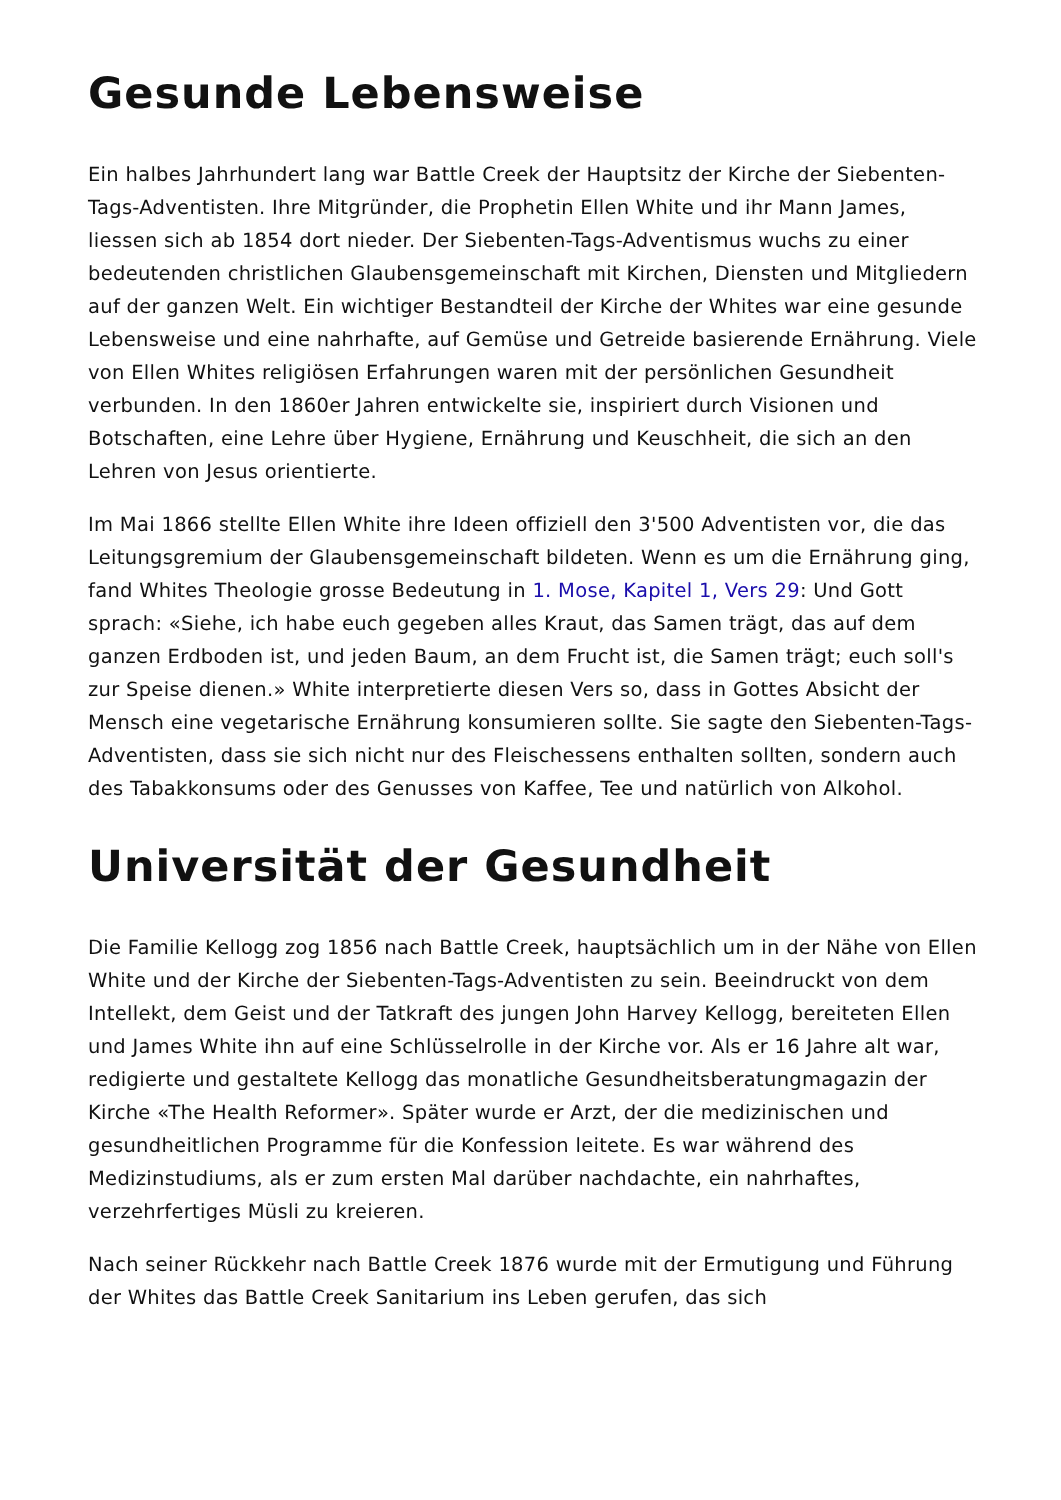Gesunde Lebensweise
Ein halbes Jahrhundert lang war Battle Creek der Hauptsitz der Kirche der Siebenten-Tags-Adventisten. Ihre Mitgründer, die Prophetin Ellen White und ihr Mann James, liessen sich ab 1854 dort nieder. Der Siebenten-Tags-Adventismus wuchs zu einer bedeutenden christlichen Glaubensgemeinschaft mit Kirchen, Diensten und Mitgliedern auf der ganzen Welt. Ein wichtiger Bestandteil der Kirche der Whites war eine gesunde Lebensweise und eine nahrhafte, auf Gemüse und Getreide basierende Ernährung. Viele von Ellen Whites religiösen Erfahrungen waren mit der persönlichen Gesundheit verbunden. In den 1860er Jahren entwickelte sie, inspiriert durch Visionen und Botschaften, eine Lehre über Hygiene, Ernährung und Keuschheit, die sich an den Lehren von Jesus orientierte.
Im Mai 1866 stellte Ellen White ihre Ideen offiziell den 3'500 Adventisten vor, die das Leitungsgremium der Glaubensgemeinschaft bildeten. Wenn es um die Ernährung ging, fand Whites Theologie grosse Bedeutung in 1. Mose, Kapitel 1, Vers 29: Und Gott sprach: «Siehe, ich habe euch gegeben alles Kraut, das Samen trägt, das auf dem ganzen Erdboden ist, und jeden Baum, an dem Frucht ist, die Samen trägt; euch soll's zur Speise dienen.» White interpretierte diesen Vers so, dass in Gottes Absicht der Mensch eine vegetarische Ernährung konsumieren sollte. Sie sagte den Siebenten-Tags-Adventisten, dass sie sich nicht nur des Fleischessens enthalten sollten, sondern auch des Tabakkonsums oder des Genusses von Kaffee, Tee und natürlich von Alkohol.
Universität der Gesundheit
Die Familie Kellogg zog 1856 nach Battle Creek, hauptsächlich um in der Nähe von Ellen White und der Kirche der Siebenten-Tags-Adventisten zu sein. Beeindruckt von dem Intellekt, dem Geist und der Tatkraft des jungen John Harvey Kellogg, bereiteten Ellen und James White ihn auf eine Schlüsselrolle in der Kirche vor. Als er 16 Jahre alt war, redigierte und gestaltete Kellogg das monatliche Gesundheitsberatungmagazin der Kirche «The Health Reformer». Später wurde er Arzt, der die medizinischen und gesundheitlichen Programme für die Konfession leitete. Es war während des Medizinstudiums, als er zum ersten Mal darüber nachdachte, ein nahrhaftes, verzehrfertiges Müsli zu kreieren.
Nach seiner Rückkehr nach Battle Creek 1876 wurde mit der Ermutigung und Führung der Whites das Battle Creek Sanitarium ins Leben gerufen, das sich